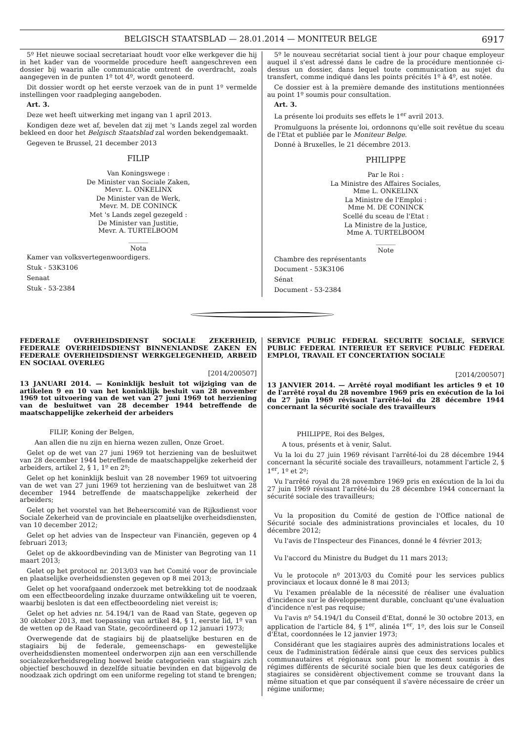BELGISCH STAATSBLAD — 28.01.2014 — MONITEUR BELGE 6917
5º Het nieuwe sociaal secretariaat houdt voor elke werkgever die hij in het kader van de voormelde procedure heeft aangeschreven een dossier bij waarin alle communicatie omtrent de overdracht, zoals aangegeven in de punten 1º tot 4º, wordt genoteerd.
Dit dossier wordt op het eerste verzoek van de in punt 1º vermelde instellingen voor raadpleging aangeboden.
Art. 3.
Deze wet heeft uitwerking met ingang van 1 april 2013.
Kondigen deze wet af, bevelen dat zij met 's Lands zegel zal worden bekleed en door het Belgisch Staatsblad zal worden bekendgemaakt.
Gegeven te Brussel, 21 december 2013
FILIP
Van Koningswege :
De Minister van Sociale Zaken,
Mevr. L. ONKELINX
De Minister van de Werk,
Mevr. M. DE CONINCK
Met 's Lands zegel gezegeld :
De Minister van Justitie,
Mevr. A. TURTELBOOM
______
Nota
Kamer van volksvertegenwoordigers.
Stuk - 53K3106
Senaat
Stuk - 53-2384
5º le nouveau secrétariat social tient à jour pour chaque employeur auquel il s'est adressé dans le cadre de la procédure mentionnée ci-dessus un dossier, dans lequel toute communication au sujet du transfert, comme indiqué dans les points précités 1º à 4º, est notée.
Ce dossier est à la première demande des institutions mentionnées au point 1º soumis pour consultation.
Art. 3.
La présente loi produits ses effets le 1<sup>er</sup> avril 2013.
Promulguons la présente loi, ordonnons qu'elle soit revêtue du sceau de l'Etat et publiée par le Moniteur Belge.
Donné à Bruxelles, le 21 décembre 2013.
PHILIPPE
Par le Roi :
La Ministre des Affaires Sociales,
Mme L. ONKELINX
La Ministre de l'Emploi :
Mme M. DE CONINCK
Scellé du sceau de l'Etat :
La Ministre de la Justice,
Mme A. TURTELBOOM
______
Note
Chambre des représentants
Document - 53K3106
Sénat
Document - 53-2384
FEDERALE OVERHEIDSDIENST SOCIALE ZEKERHEID, FEDERALE OVERHEIDSDIENST BINNENLANDSE ZAKEN EN FEDERALE OVERHEIDSDIENST WERKGELEGENHEID, ARBEID EN SOCIAAL OVERLEG
[2014/200507]
13 JANUARI 2014. — Koninklijk besluit tot wijziging van de artikelen 9 en 10 van het koninklijk besluit van 28 november 1969 tot uitvoering van de wet van 27 juni 1969 tot herziening van de besluitwet van 28 december 1944 betreffende de maatschappelijke zekerheid der arbeiders
FILIP, Koning der Belgen,
Aan allen die nu zijn en hierna wezen zullen, Onze Groet.
Gelet op de wet van 27 juni 1969 tot herziening van de besluitwet van 28 december 1944 betreffende de maatschappelijke zekerheid der arbeiders, artikel 2, § 1, 1º en 2º;
Gelet op het koninklijk besluit van 28 november 1969 tot uitvoering van de wet van 27 juni 1969 tot herziening van de besluitwet van 28 december 1944 betreffende de maatschappelijke zekerheid der arbeiders;
Gelet op het voorstel van het Beheerscomité van de Rijksdienst voor Sociale Zekerheid van de provinciale en plaatselijke overheidsdiensten, van 10 december 2012;
Gelet op het advies van de Inspecteur van Financiën, gegeven op 4 februari 2013;
Gelet op de akkoordbevinding van de Minister van Begroting van 11 maart 2013;
Gelet op het protocol nr. 2013/03 van het Comité voor de provinciale en plaatselijke overheidsdiensten gegeven op 8 mei 2013;
Gelet op het voorafgaand onderzoek met betrekking tot de noodzaak om een effectbeoordeling inzake duurzame ontwikkeling uit te voeren, waarbij besloten is dat een effectbeoordeling niet vereist is;
Gelet op het advies nr. 54.194/1 van de Raad van State, gegeven op 30 oktober 2013, met toepassing van artikel 84, § 1, eerste lid, 1º van de wetten op de Raad van State, gecoördineerd op 12 januari 1973;
Overwegende dat de stagiairs bij de plaatselijke besturen en de stagiairs bij de federale, gemeenschaps- en gewestelijke overheidsdiensten momenteel onderworpen zijn aan een verschillende socialezekerheidsregeling hoewel beide categorieën van stagiairs zich objectief beschouwd in dezelfde situatie bevinden en dat bijgevolg de noodzaak zich opdringt om een uniforme regeling tot stand te brengen;
SERVICE PUBLIC FEDERAL SECURITE SOCIALE, SERVICE PUBLIC FEDERAL INTERIEUR ET SERVICE PUBLIC FEDERAL EMPLOI, TRAVAIL ET CONCERTATION SOCIALE
[2014/200507]
13 JANVIER 2014. — Arrêté royal modifiant les articles 9 et 10 de l'arrêté royal du 28 novembre 1969 pris en exécution de la loi du 27 juin 1969 révisant l'arrêté-loi du 28 décembre 1944 concernant la sécurité sociale des travailleurs
PHILIPPE, Roi des Belges,
A tous, présents et à venir, Salut.
Vu la loi du 27 juin 1969 révisant l'arrêté-loi du 28 décembre 1944 concernant la sécurité sociale des travailleurs, notamment l'article 2, § 1<sup>er</sup>, 1º et 2º;
Vu l'arrêté royal du 28 novembre 1969 pris en exécution de la loi du 27 juin 1969 révisant l'arrêté-loi du 28 décembre 1944 concernant la sécurité sociale des travailleurs;
Vu la proposition du Comité de gestion de l'Office national de Sécurité sociale des administrations provinciales et locales, du 10 décembre 2012;
Vu l'avis de l'Inspecteur des Finances, donné le 4 février 2013;
Vu l'accord du Ministre du Budget du 11 mars 2013;
Vu le protocole nº 2013/03 du Comité pour les services publics provinciaux et locaux donné le 8 mai 2013;
Vu l'examen préalable de la nécessité de réaliser une évaluation d'incidence sur le développement durable, concluant qu'une évaluation d'incidence n'est pas requise;
Vu l'avis nº 54.194/1 du Conseil d'Etat, donné le 30 octobre 2013, en application de l'article 84, § 1<sup>er</sup>, alinéa 1<sup>er</sup>, 1º, des lois sur le Conseil d'Etat, coordonnées le 12 janvier 1973;
Considérant que les stagiaires auprès des administrations locales et ceux de l'administration fédérale ainsi que ceux des services publics communautaires et régionaux sont pour le moment soumis à des régimes différents de sécurité sociale bien que les deux catégories de stagiaires se considèrent objectivement comme se trouvant dans la même situation et que par conséquent il s'avère nécessaire de créer un régime uniforme;